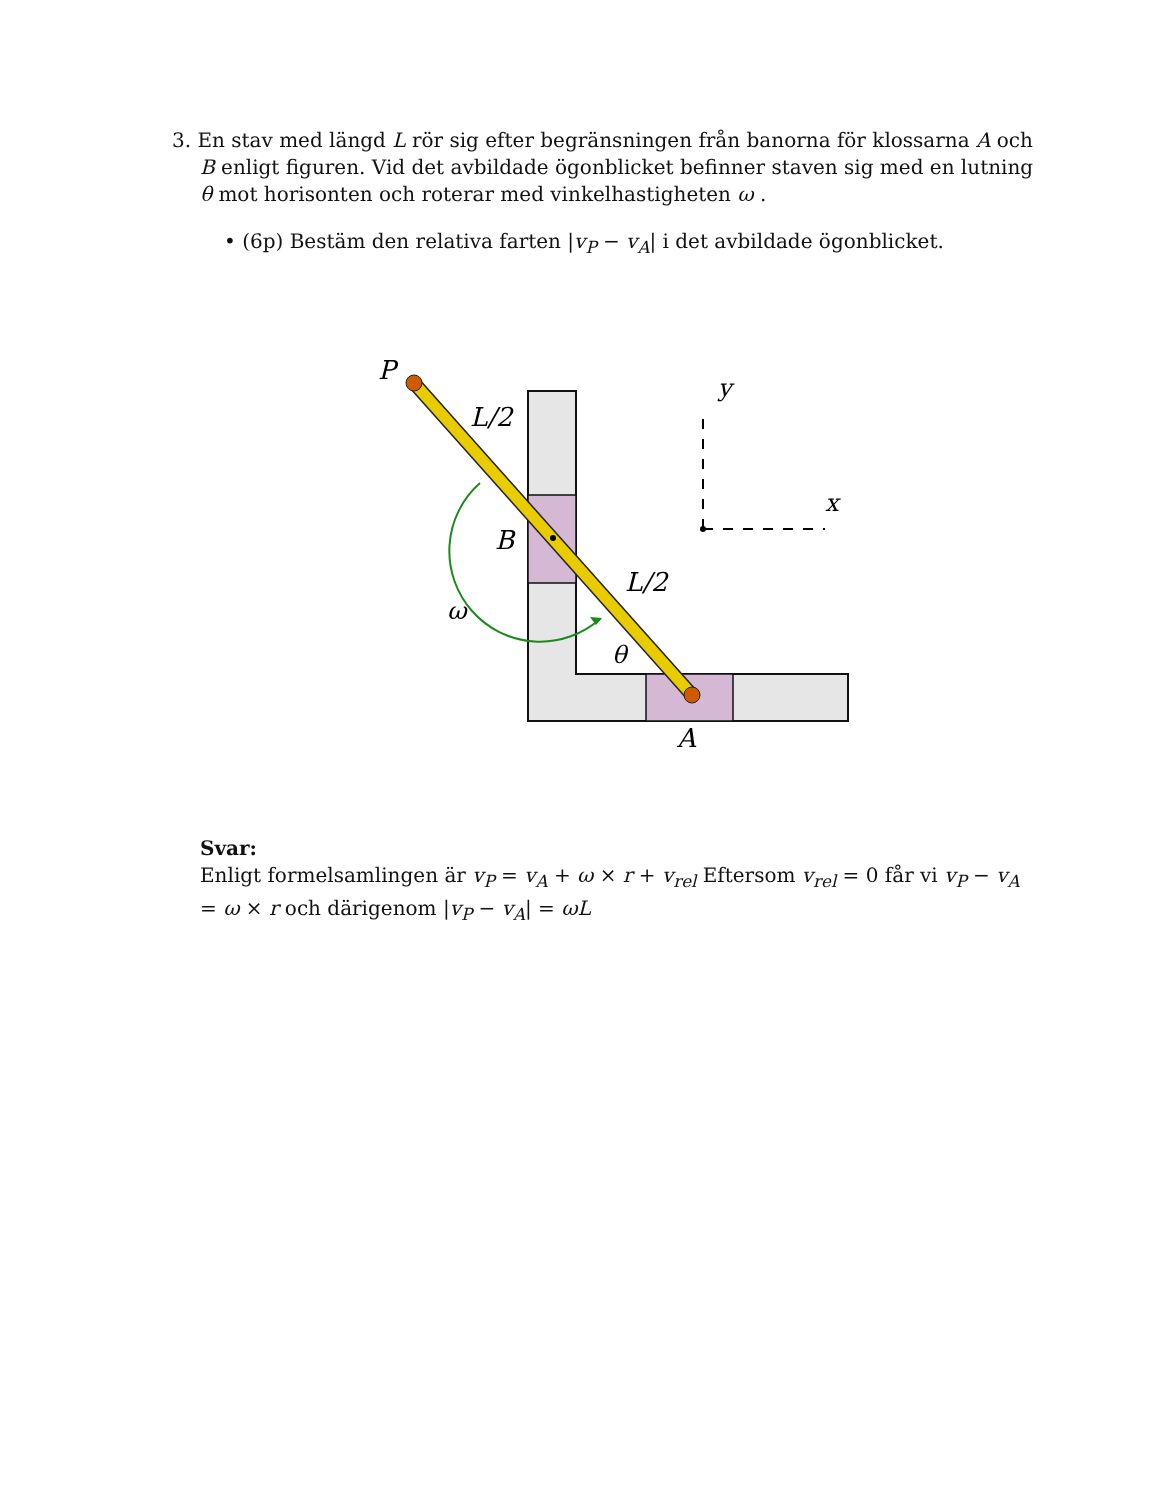3. En stav med längd L rör sig efter begränsningen från banorna för klossarna A och B enligt figuren. Vid det avbildade ögonblicket befinner staven sig med en lutning θ mot horisonten och roterar med vinkelhastigheten ω .
• (6p) Bestäm den relativa farten |v<sub>P</sub> − v<sub>A</sub>| i det avbildade ögonblicket.
P
L/2
B
L/2
ω
θ
A
y
x
Svar:
Enligt formelsamlingen är v<sub>P</sub> = v<sub>A</sub> + ω × r + v<sub>rel</sub> Eftersom v<sub>rel</sub> = 0 får vi v<sub>P</sub> − v<sub>A</sub> = ω × r och därigenom |v<sub>P</sub> − v<sub>A</sub>| = ωL